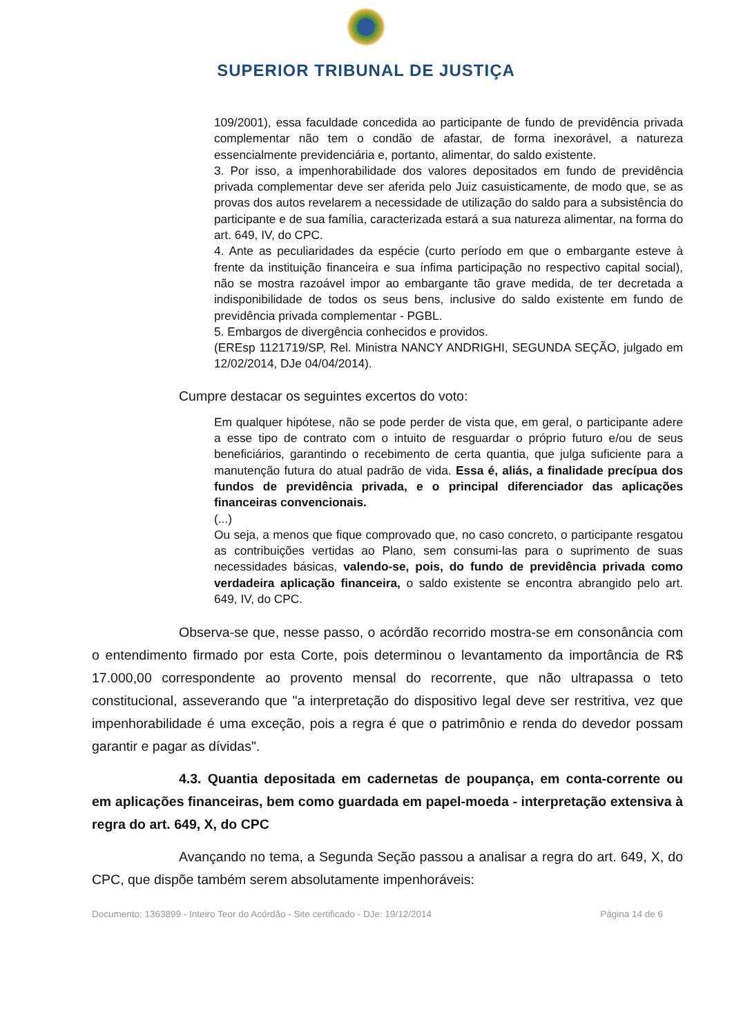SUPERIOR TRIBUNAL DE JUSTIÇA
109/2001), essa faculdade concedida ao participante de fundo de previdência privada complementar não tem o condão de afastar, de forma inexorável, a natureza essencialmente previdenciária e, portanto, alimentar, do saldo existente.
3. Por isso, a impenhorabilidade dos valores depositados em fundo de previdência privada complementar deve ser aferida pelo Juiz casuisticamente, de modo que, se as provas dos autos revelarem a necessidade de utilização do saldo para a subsistência do participante e de sua família, caracterizada estará a sua natureza alimentar, na forma do art. 649, IV, do CPC.
4. Ante as peculiaridades da espécie (curto período em que o embargante esteve à frente da instituição financeira e sua ínfima participação no respectivo capital social), não se mostra razoável impor ao embargante tão grave medida, de ter decretada a indisponibilidade de todos os seus bens, inclusive do saldo existente em fundo de previdência privada complementar - PGBL.
5. Embargos de divergência conhecidos e providos.
(EREsp 1121719/SP, Rel. Ministra NANCY ANDRIGHI, SEGUNDA SEÇÃO, julgado em 12/02/2014, DJe 04/04/2014).
Cumpre destacar os seguintes excertos do voto:
Em qualquer hipótese, não se pode perder de vista que, em geral, o participante adere a esse tipo de contrato com o intuito de resguardar o próprio futuro e/ou de seus beneficiários, garantindo o recebimento de certa quantia, que julga suficiente para a manutenção futura do atual padrão de vida. Essa é, aliás, a finalidade precípua dos fundos de previdência privada, e o principal diferenciador das aplicações financeiras convencionais.
(...)
Ou seja, a menos que fique comprovado que, no caso concreto, o participante resgatou as contribuições vertidas ao Plano, sem consumi-las para o suprimento de suas necessidades básicas, valendo-se, pois, do fundo de previdência privada como verdadeira aplicação financeira, o saldo existente se encontra abrangido pelo art. 649, IV, do CPC.
Observa-se que, nesse passo, o acórdão recorrido mostra-se em consonância com o entendimento firmado por esta Corte, pois determinou o levantamento da importância de R$ 17.000,00 correspondente ao provento mensal do recorrente, que não ultrapassa o teto constitucional, asseverando que "a interpretação do dispositivo legal deve ser restritiva, vez que impenhorabilidade é uma exceção, pois a regra é que o patrimônio e renda do devedor possam garantir e pagar as dívidas".
4.3. Quantia depositada em cadernetas de poupança, em conta-corrente ou em aplicações financeiras, bem como guardada em papel-moeda - interpretação extensiva à regra do art. 649, X, do CPC
Avançando no tema, a Segunda Seção passou a analisar a regra do art. 649, X, do CPC, que dispõe também serem absolutamente impenhoráveis:
Documento: 1363899 - Inteiro Teor do Acórdão - Site certificado - DJe: 19/12/2014 Página 14 de 6